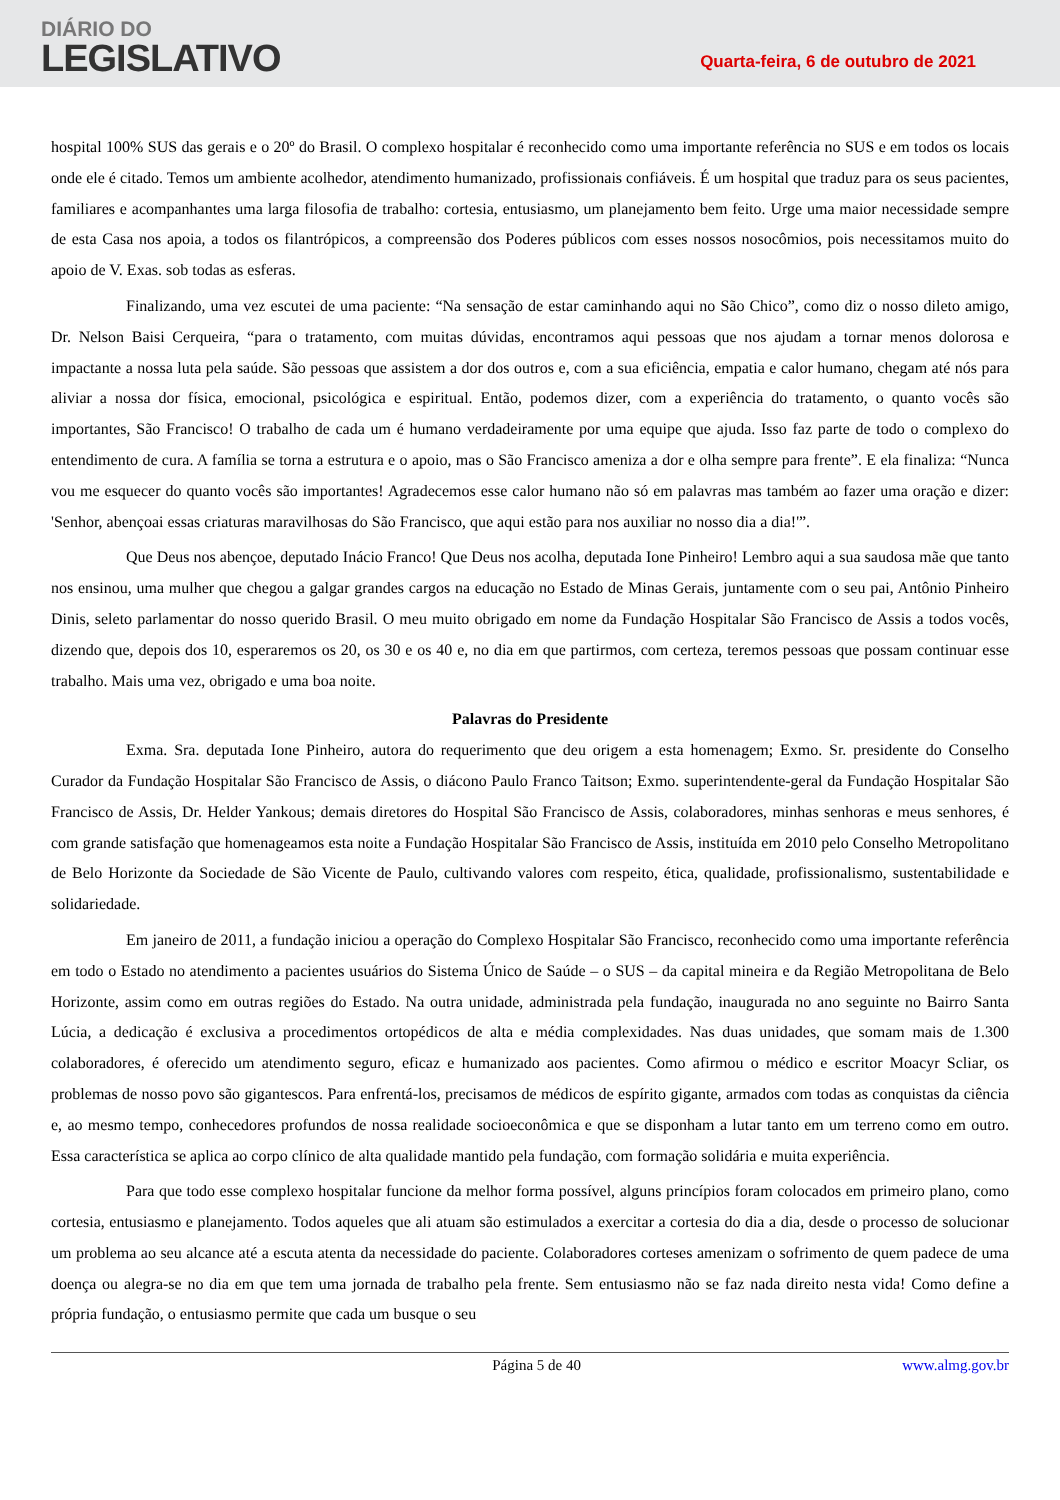DIÁRIO DO
LEGISLATIVO
Quarta-feira, 6 de outubro de 2021
hospital 100% SUS das gerais e o 20º do Brasil. O complexo hospitalar é reconhecido como uma importante referência no SUS e em todos os locais onde ele é citado. Temos um ambiente acolhedor, atendimento humanizado, profissionais confiáveis. É um hospital que traduz para os seus pacientes, familiares e acompanhantes uma larga filosofia de trabalho: cortesia, entusiasmo, um planejamento bem feito. Urge uma maior necessidade sempre de esta Casa nos apoia, a todos os filantrópicos, a compreensão dos Poderes públicos com esses nossos nosocômios, pois necessitamos muito do apoio de V. Exas. sob todas as esferas.
Finalizando, uma vez escutei de uma paciente: “Na sensação de estar caminhando aqui no São Chico”, como diz o nosso dileto amigo, Dr. Nelson Baisi Cerqueira, “para o tratamento, com muitas dúvidas, encontramos aqui pessoas que nos ajudam a tornar menos dolorosa e impactante a nossa luta pela saúde. São pessoas que assistem a dor dos outros e, com a sua eficiência, empatia e calor humano, chegam até nós para aliviar a nossa dor física, emocional, psicológica e espiritual. Então, podemos dizer, com a experiência do tratamento, o quanto vocês são importantes, São Francisco! O trabalho de cada um é humano verdadeiramente por uma equipe que ajuda. Isso faz parte de todo o complexo do entendimento de cura. A família se torna a estrutura e o apoio, mas o São Francisco ameniza a dor e olha sempre para frente”. E ela finaliza: “Nunca vou me esquecer do quanto vocês são importantes! Agradecemos esse calor humano não só em palavras mas também ao fazer uma oração e dizer: 'Senhor, abençoai essas criaturas maravilhosas do São Francisco, que aqui estão para nos auxiliar no nosso dia a dia!'”.
Que Deus nos abençoe, deputado Inácio Franco! Que Deus nos acolha, deputada Ione Pinheiro! Lembro aqui a sua saudosa mãe que tanto nos ensinou, uma mulher que chegou a galgar grandes cargos na educação no Estado de Minas Gerais, juntamente com o seu pai, Antônio Pinheiro Dinis, seleto parlamentar do nosso querido Brasil. O meu muito obrigado em nome da Fundação Hospitalar São Francisco de Assis a todos vocês, dizendo que, depois dos 10, esperaremos os 20, os 30 e os 40 e, no dia em que partirmos, com certeza, teremos pessoas que possam continuar esse trabalho. Mais uma vez, obrigado e uma boa noite.
Palavras do Presidente
Exma. Sra. deputada Ione Pinheiro, autora do requerimento que deu origem a esta homenagem; Exmo. Sr. presidente do Conselho Curador da Fundação Hospitalar São Francisco de Assis, o diácono Paulo Franco Taitson; Exmo. superintendente-geral da Fundação Hospitalar São Francisco de Assis, Dr. Helder Yankous; demais diretores do Hospital São Francisco de Assis, colaboradores, minhas senhoras e meus senhores, é com grande satisfação que homenageamos esta noite a Fundação Hospitalar São Francisco de Assis, instituída em 2010 pelo Conselho Metropolitano de Belo Horizonte da Sociedade de São Vicente de Paulo, cultivando valores com respeito, ética, qualidade, profissionalismo, sustentabilidade e solidariedade.
Em janeiro de 2011, a fundação iniciou a operação do Complexo Hospitalar São Francisco, reconhecido como uma importante referência em todo o Estado no atendimento a pacientes usuários do Sistema Único de Saúde – o SUS – da capital mineira e da Região Metropolitana de Belo Horizonte, assim como em outras regiões do Estado. Na outra unidade, administrada pela fundação, inaugurada no ano seguinte no Bairro Santa Lúcia, a dedicação é exclusiva a procedimentos ortopédicos de alta e média complexidades. Nas duas unidades, que somam mais de 1.300 colaboradores, é oferecido um atendimento seguro, eficaz e humanizado aos pacientes. Como afirmou o médico e escritor Moacyr Scliar, os problemas de nosso povo são gigantescos. Para enfrentá-los, precisamos de médicos de espírito gigante, armados com todas as conquistas da ciência e, ao mesmo tempo, conhecedores profundos de nossa realidade socioeconômica e que se disponham a lutar tanto em um terreno como em outro. Essa característica se aplica ao corpo clínico de alta qualidade mantido pela fundação, com formação solidária e muita experiência.
Para que todo esse complexo hospitalar funcione da melhor forma possível, alguns princípios foram colocados em primeiro plano, como cortesia, entusiasmo e planejamento. Todos aqueles que ali atuam são estimulados a exercitar a cortesia do dia a dia, desde o processo de solucionar um problema ao seu alcance até a escuta atenta da necessidade do paciente. Colaboradores corteses amenizam o sofrimento de quem padece de uma doença ou alegra-se no dia em que tem uma jornada de trabalho pela frente. Sem entusiasmo não se faz nada direito nesta vida! Como define a própria fundação, o entusiasmo permite que cada um busque o seu
Página 5 de 40 www.almg.gov.br